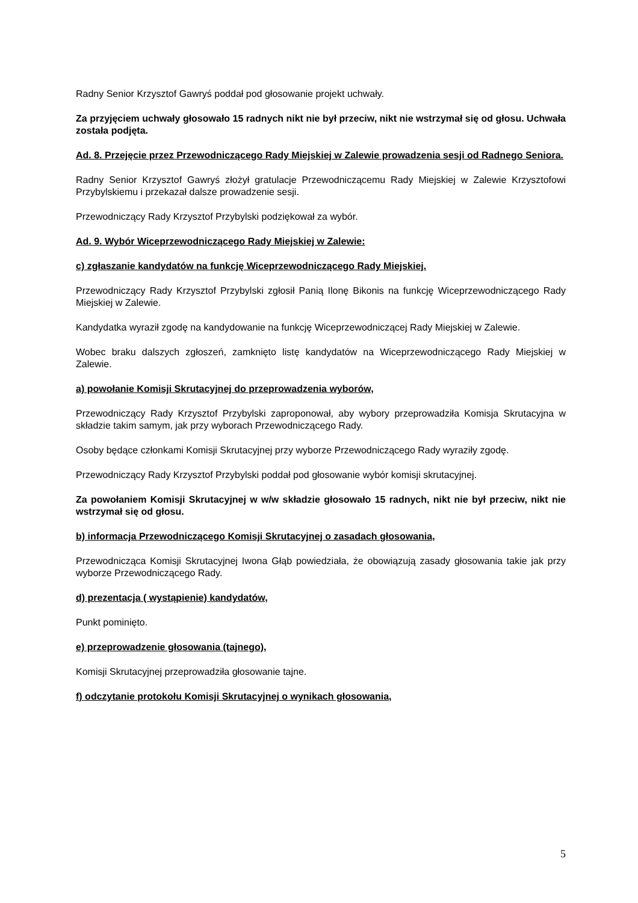Radny Senior Krzysztof Gawryś poddał pod głosowanie projekt uchwały.
Za przyjęciem uchwały głosowało 15 radnych nikt nie był przeciw, nikt nie wstrzymał się od głosu. Uchwała została podjęta.
Ad. 8. Przejęcie przez Przewodniczącego Rady Miejskiej w Zalewie prowadzenia sesji od Radnego Seniora.
Radny Senior Krzysztof Gawryś złożył gratulacje Przewodniczącemu Rady Miejskiej w Zalewie Krzysztofowi Przybylskiemu i przekazał dalsze prowadzenie sesji.
Przewodniczący Rady Krzysztof Przybylski podziękował za wybór.
Ad. 9. Wybór Wiceprzewodniczącego Rady Miejskiej w Zalewie:
c) zgłaszanie kandydatów na funkcję Wiceprzewodniczącego Rady Miejskiej.
Przewodniczący Rady Krzysztof Przybylski zgłosił Panią Ilonę Bikonis na funkcję Wiceprzewodniczącego Rady Miejskiej w Zalewie.
Kandydatka wyraził zgodę na kandydowanie na funkcję Wiceprzewodniczącej Rady Miejskiej w Zalewie.
Wobec braku dalszych zgłoszeń, zamknięto listę kandydatów na Wiceprzewodniczącego Rady Miejskiej w Zalewie.
a) powołanie Komisji Skrutacyjnej do przeprowadzenia wyborów,
Przewodniczący Rady Krzysztof Przybylski zaproponował, aby wybory przeprowadziła Komisja Skrutacyjna w składzie takim samym, jak przy wyborach Przewodniczącego Rady.
Osoby będące członkami Komisji Skrutacyjnej przy wyborze Przewodniczącego Rady wyraziły zgodę.
Przewodniczący Rady Krzysztof Przybylski poddał pod głosowanie wybór komisji skrutacyjnej.
Za powołaniem Komisji Skrutacyjnej w w/w składzie głosowało 15 radnych, nikt nie był przeciw, nikt nie wstrzymał się od głosu.
b) informacja Przewodniczącego Komisji Skrutacyjnej o zasadach głosowania,
Przewodnicząca Komisji Skrutacyjnej Iwona Głąb powiedziała, że obowiązują zasady głosowania takie jak przy wyborze Przewodniczącego Rady.
d) prezentacja ( wystąpienie) kandydatów,
Punkt pominięto.
e) przeprowadzenie głosowania (tajnego),
Komisji Skrutacyjnej przeprowadziła głosowanie tajne.
f) odczytanie protokołu Komisji Skrutacyjnej o wynikach głosowania,
5